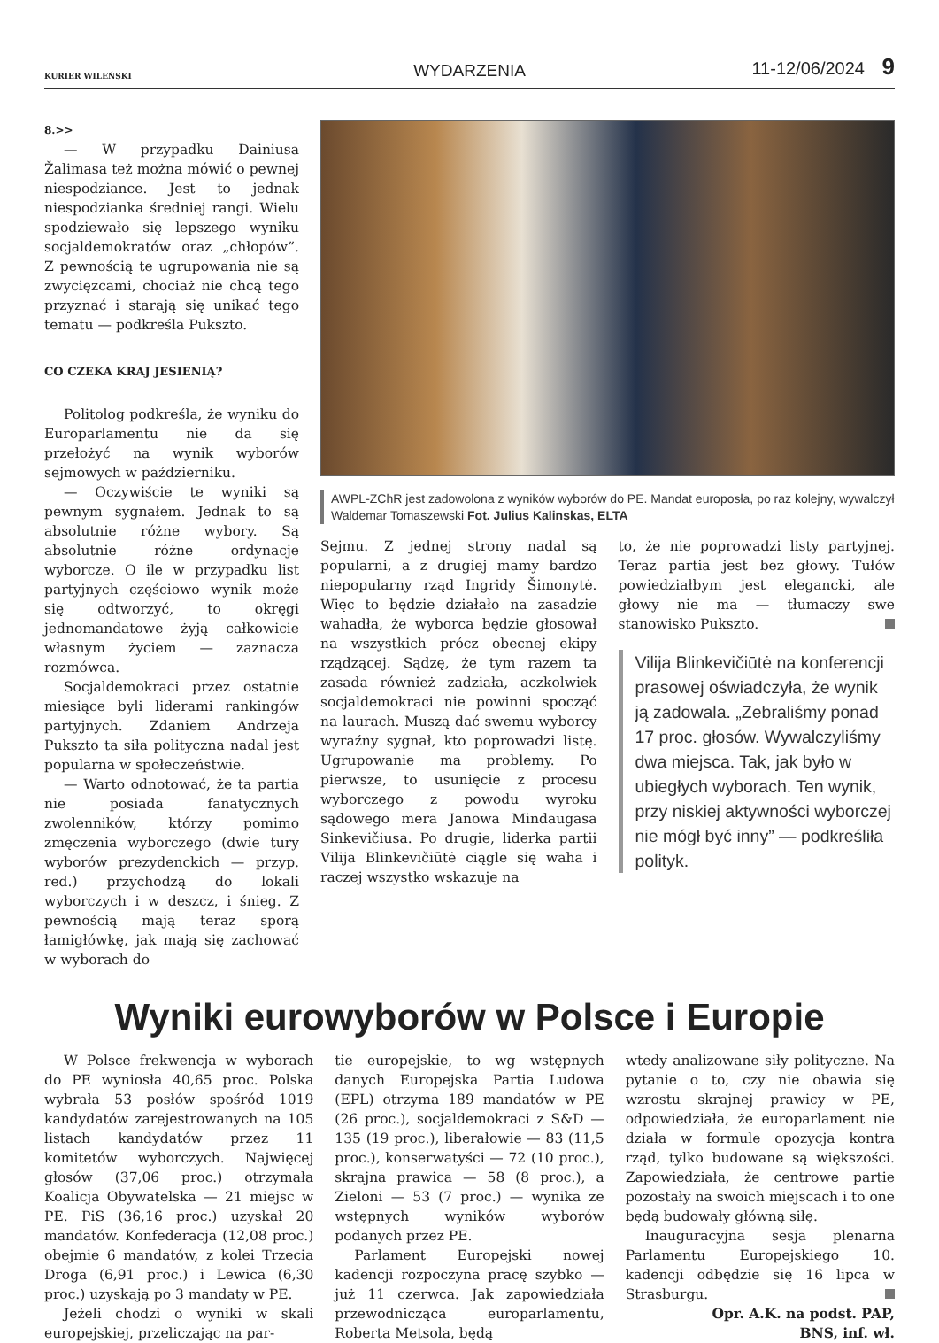KURIER WILEŃSKI WYDARZENIA 11-12/06/2024 9
8.>>
— W przypadku Dainiusa Žalimasa też można mówić o pewnej niespodziance. Jest to jednak niespodzianka średniej rangi. Wielu spodziewało się lepszego wyniku socjaldemokratów oraz „chłopów”. Z pewnością te ugrupowania nie są zwycięzcami, chociaż nie chcą tego przyznać i starają się unikać tego tematu — podkreśla Pukszto.
CO CZEKA KRAJ JESIENIĄ?
Politolog podkreśla, że wyniku do Europarlamentu nie da się przełożyć na wynik wyborów sejmowych w październiku.
— Oczywiście te wyniki są pewnym sygnałem. Jednak to są absolutnie różne wybory. Są absolutnie różne ordynacje wyborcze. O ile w przypadku list partyjnych częściowo wynik może się odtworzyć, to okręgi jednomandatowe żyją całkowicie własnym życiem — zaznacza rozmówca.
Socjaldemokraci przez ostatnie miesiące byli liderami rankingów partyjnych. Zdaniem Andrzeja Pukszto ta siła polityczna nadal jest popularna w społeczeństwie.
— Warto odnotować, że ta partia nie posiada fanatycznych zwolenników, którzy pomimo zmęczenia wyborczego (dwie tury wyborów prezydenckich — przyp. red.) przychodzą do lokali wyborczych i w deszcz, i śnieg. Z pewnością mają teraz sporą łamigłówkę, jak mają się zachować w wyborach do
AWPL-ZChR jest zadowolona z wyników wyborów do PE. Mandat europosła, po raz kolejny, wywalczył Waldemar Tomaszewski Fot. Julius Kalinskas, ELTA
Sejmu. Z jednej strony nadal są popularni, a z drugiej mamy bardzo niepopularny rząd Ingridy Šimonytė. Więc to będzie działało na zasadzie wahadła, że wyborca będzie głosował na wszystkich prócz obecnej ekipy rządzącej. Sądzę, że tym razem ta zasada również zadziała, aczkolwiek socjaldemokraci nie powinni spocząć na laurach. Muszą dać swemu wyborcy wyraźny sygnał, kto poprowadzi listę. Ugrupowanie ma problemy. Po pierwsze, to usunięcie z procesu wyborczego z powodu wyroku sądowego mera Janowa Mindaugasa Sinkevičiusa. Po drugie, liderka partii Vilija Blinkevičiūtė ciągle się waha i raczej wszystko wskazuje na
to, że nie poprowadzi listy partyjnej. Teraz partia jest bez głowy. Tułów powiedziałbym jest elegancki, ale głowy nie ma — tłumaczy swe stanowisko Pukszto.
Vilija Blinkevičiūtė na konferencji prasowej oświadczyła, że wynik ją zadowala. „Zebraliśmy ponad 17 proc. głosów. Wywalczyliśmy dwa miejsca. Tak, jak było w ubiegłych wyborach. Ten wynik, przy niskiej aktywności wyborczej nie mógł być inny” — podkreśliła polityk.
Wyniki eurowyborów w Polsce i Europie
W Polsce frekwencja w wyborach do PE wyniosła 40,65 proc. Polska wybrała 53 posłów spośród 1019 kandydatów zarejestrowanych na 105 listach kandydatów przez 11 komitetów wyborczych. Najwięcej głosów (37,06 proc.) otrzymała Koalicja Obywatelska — 21 miejsc w PE. PiS (36,16 proc.) uzyskał 20 mandatów. Konfederacja (12,08 proc.) obejmie 6 mandatów, z kolei Trzecia Droga (6,91 proc.) i Lewica (6,30 proc.) uzyskają po 3 mandaty w PE.
Jeżeli chodzi o wyniki w skali europejskiej, przeliczając na par-
tie europejskie, to wg wstępnych danych Europejska Partia Ludowa (EPL) otrzyma 189 mandatów w PE (26 proc.), socjaldemokraci z S&D — 135 (19 proc.), liberałowie — 83 (11,5 proc.), konserwatyści — 72 (10 proc.), skrajna prawica — 58 (8 proc.), a Zieloni — 53 (7 proc.) — wynika ze wstępnych wyników wyborów podanych przez PE.
Parlament Europejski nowej kadencji rozpoczyna pracę szybko — już 11 czerwca. Jak zapowiedziała przewodnicząca europarlamentu, Roberta Metsola, będą
wtedy analizowane siły polityczne. Na pytanie o to, czy nie obawia się wzrostu skrajnej prawicy w PE, odpowiedziała, że europarlament nie działa w formule opozycja kontra rząd, tylko budowane są większości. Zapowiedziała, że centrowe partie pozostały na swoich miejscach i to one będą budowały główną siłę.
Inauguracyjna sesja plenarna Parlamentu Europejskiego 10. kadencji odbędzie się 16 lipca w Strasburgu.
Opr. A.K. na podst. PAP,
BNS, inf. wł.